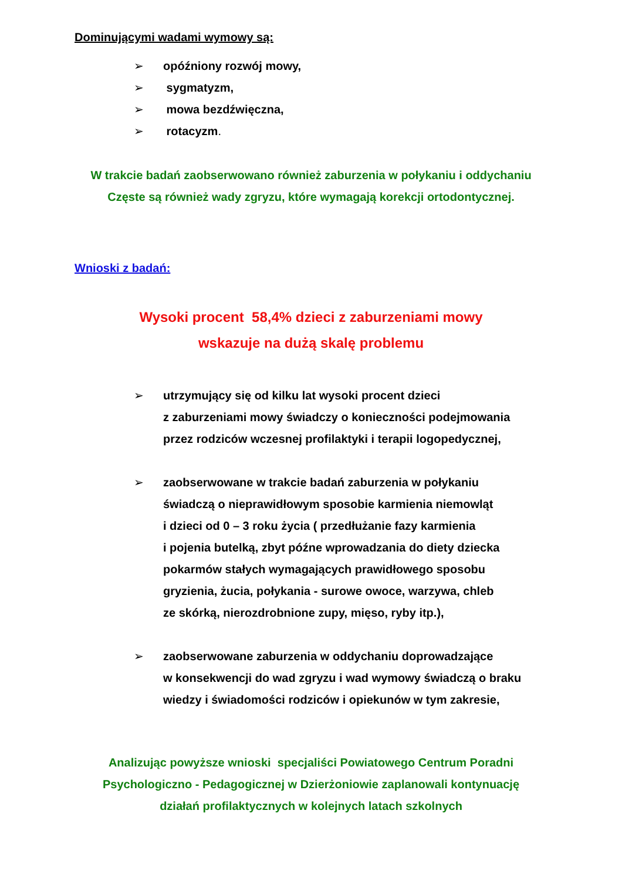Dominującymi wadami wymowy są:
➢ opóźniony rozwój mowy,
➢ sygmatyzm,
➢ mowa bezdźwięczna,
➢ rotacyzm.
W trakcie badań zaobserwowano również zaburzenia w połykaniu i oddychaniu
Częste są również wady zgryzu, które wymagają korekcji ortodontycznej.
Wnioski z badań:
Wysoki procent 58,4% dzieci z zaburzeniami mowy
wskazuje na dużą skalę problemu
➢ utrzymujący się od kilku lat wysoki procent dzieci
z zaburzeniami mowy świadczy o konieczności podejmowania
przez rodziców wczesnej profilaktyki i terapii logopedycznej,
➢ zaobserwowane w trakcie badań zaburzenia w połykaniu
świadczą o nieprawidłowym sposobie karmienia niemowląt
i dzieci od 0 – 3 roku życia ( przedłużanie fazy karmienia
i pojenia butelką, zbyt późne wprowadzania do diety dziecka
pokarmów stałych wymagających prawidłowego sposobu
gryzienia, żucia, połykania - surowe owoce, warzywa, chleb
ze skórką, nierozdrobnione zupy, mięso, ryby itp.),
➢ zaobserwowane zaburzenia w oddychaniu doprowadzające
w konsekwencji do wad zgryzu i wad wymowy świadczą o braku
wiedzy i świadomości rodziców i opiekunów w tym zakresie,
Analizując powyższe wnioski specjaliści Powiatowego Centrum Poradni
Psychologiczno - Pedagogicznej w Dzierżoniowie zaplanowali kontynuację
działań profilaktycznych w kolejnych latach szkolnych